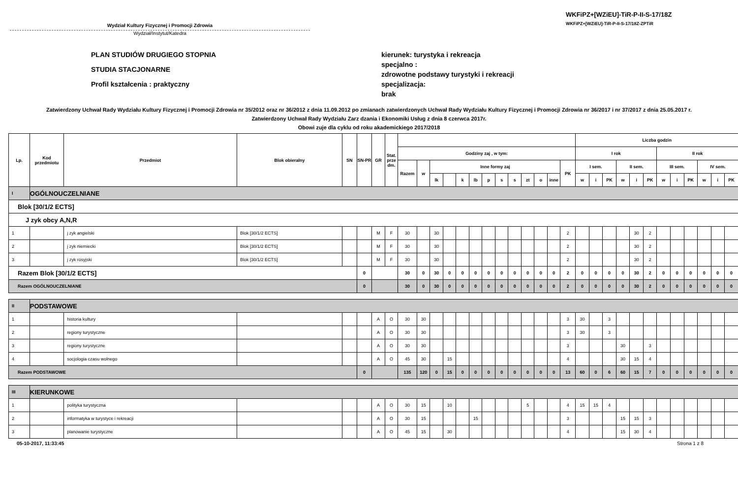Wydział Kultury Fizycznej i Promocji Zdrowia
Wydział/Instytut/Katedra
WKFiPZ+[WZiEU]-TiR-P-II-S-17/18Z
WKFiPZ+[WZiEU]-TiR-P-II-S-17/18Z-ZPTiR
PLAN STUDIÓW DRUGIEGO STOPNIA
STUDIA STACJONARNE
Profil kształcenia : praktyczny
kierunek: turystyka i rekreacja
specjalno :
zdrowotne podstawy turystyki i rekreacji
specjalizacja:
brak
Zatwierdzony Uchwał Rady Wydziału Kultury Fizycznej i Promocji Zdrowia nr 35/2012 oraz nr 36/2012 z dnia 11.09.2012 po zmianach zatwierdzonych Uchwał Rady Wydziału Kultury Fizycznej i Promocji Zdrowia nr 36/2017 i nr 37/2017 z dnia 25.05.2017 r.
Zatwierdzony Uchwał Rady Wydziału Zarz dzania i Ekonomiki Usług z dnia 8 czerwca 2017r.
Obowi zuje dla cyklu od roku akademickiego 2017/2018
| Lp. | Kod przedmiotu | Przedmiot | Blok obieralny | SN | SN-PR | GR | Stat. prze dm. | | | | | | | | | | | | | | Liczba godzin | | | | | | | | | | | |
| --- | --- | --- | --- | --- | --- | --- | --- | --- | --- | --- | --- | --- | --- | --- | --- | --- | --- | --- | --- | --- | --- | --- | --- | --- | --- | --- | --- | --- | --- | --- | --- | --- |
| | | | | | | | | Godziny zaj , w tym: | | | | | | | | | | | | | I rok | | | | | | II rok | | | | | |
| | | | | | | | | Razem | w | Inne formy zaj | | | | | | | | | | PK | I sem. | | | II sem. | | | III sem. | | | IV sem. | | |
| | | | | | | | | | | lk | | k | lb | p | s | s | zt | o | inne | | w | i | PK | w | i | PK | w | i | PK | w | i | PK |
| I | OGÓLNOUCZELNIANE | | | | | | | | | | | | | | | | | | | | | | | | | | | | | | | |
| Blok [30/1/2 ECTS] | | | | | | | | | | | | | | | | | | | | | | | | | | | | | | | | |
| J zyk obcy A,N,R | | | | | | | | | | | | | | | | | | | | | | | | | | | | | | | | |
| 1 | | j zyk angielski | Blok [30/1/2 ECTS] | | | M | F | 30 | | 30 | | | | | | | | | | 2 | | | | | 30 | 2 | | | | | | |
| 2 | | j zyk niemiecki | Blok [30/1/2 ECTS] | | | M | F | 30 | | 30 | | | | | | | | | | 2 | | | | | 30 | 2 | | | | | | |
| 3 | | j zyk rosyjski | Blok [30/1/2 ECTS] | | | M | F | 30 | | 30 | | | | | | | | | | 2 | | | | | 30 | 2 | | | | | | |
| Razem Blok [30/1/2 ECTS] | | | | | 0 | | | 30 | 0 | 30 | 0 | 0 | 0 | 0 | 0 | 0 | 0 | 0 | 0 | 2 | 0 | 0 | 0 | 0 | 30 | 2 | 0 | 0 | 0 | 0 | 0 | 0 |
| Razem OGÓLNOUCZELNIANE | | | | | 0 | | | 30 | 0 | 30 | 0 | 0 | 0 | 0 | 0 | 0 | 0 | 0 | 0 | 2 | 0 | 0 | 0 | 0 | 30 | 2 | 0 | 0 | 0 | 0 | 0 | 0 |
| II | PODSTAWOWE | | | | | | | | | | | | | | | | | | | | | | | | | | | | | | | |
| 1 | | historia kultury | | | | A | O | 30 | 30 | | | | | | | | | | | 3 | 30 | | 3 | | | | | | | | | |
| 2 | | regiony turystyczne | | | | A | O | 30 | 30 | | | | | | | | | | | 3 | 30 | | 3 | | | | | | | | | |
| 3 | | regiony turystyczne | | | | A | O | 30 | 30 | | | | | | | | | | | 3 | | | | 30 | | 3 | | | | | | |
| 4 | | socjologia czasu wolnego | | | | A | O | 45 | 30 | | 15 | | | | | | | | | 4 | | | | 30 | 15 | 4 | | | | | | |
| Razem PODSTAWOWE | | | | | 0 | | | 135 | 120 | 0 | 15 | 0 | 0 | 0 | 0 | 0 | 0 | 0 | 0 | 13 | 60 | 0 | 6 | 60 | 15 | 7 | 0 | 0 | 0 | 0 | 0 | 0 |
| III | KIERUNKOWE | | | | | | | | | | | | | | | | | | | | | | | | | | | | | | | |
| 1 | | polityka turystyczna | | | | A | O | 30 | 15 | | 10 | | | | | | 5 | | | 4 | 15 | 15 | 4 | | | | | | | | | |
| 2 | | informatyka w turystyce i rekreacji | | | | A | O | 30 | 15 | | | | 15 | | | | | | | 3 | | | | 15 | 15 | 3 | | | | | | |
| 3 | | planowanie turystyczne | | | | A | O | 45 | 15 | | 30 | | | | | | | | | 4 | | | | 15 | 30 | 4 | | | | | | |
05-10-2017, 11:33:45 Strona 1 z 8